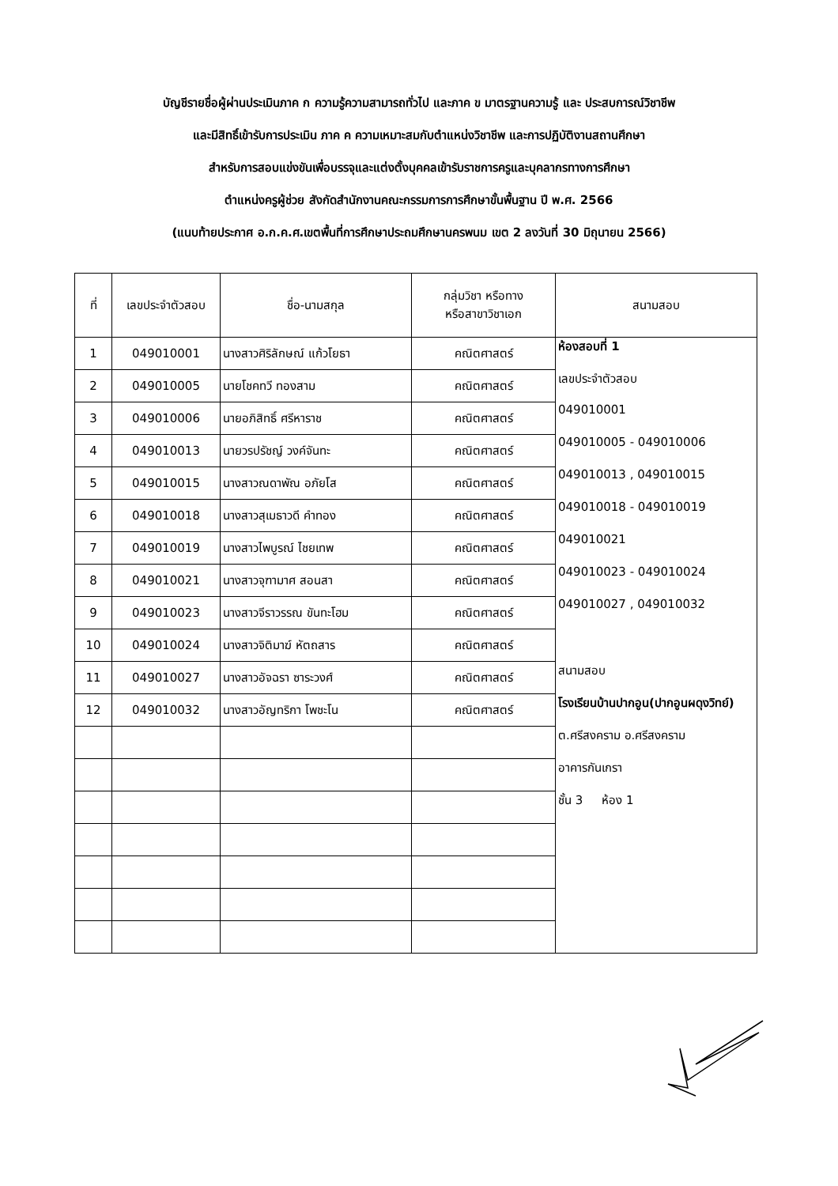บัญชีรายชื่อผู้ผ่านประเมินภาค ก ความรู้ความสามารถทั่วไป และภาค ข มาตรฐานความรู้ และ ประสบการณ์วิชาชีพ
และมีสิทธิ์เข้ารับการประเมิน ภาค ค ความเหมาะสมกับตำแหน่งวิชาชีพ และการปฏิบัติงานสถานศึกษา
สำหรับการสอบแข่งขันเพื่อบรรจุและแต่งตั้งบุคคลเข้ารับราชการครูและบุคลากรทางการศึกษา
ตำแหน่งครูผู้ช่วย สังกัดสำนักงานคณะกรรมการการศึกษาขั้นพื้นฐาน ปี พ.ศ. 2566
(แนบท้ายประกาศ อ.ก.ค.ศ.เขตพื้นที่การศึกษาประถมศึกษานครพนม เขต 2 ลงวันที่ 30 มิถุนายน 2566)
| ที่ | เลขประจำตัวสอบ | ชื่อ-นามสกุล | กลุ่มวิชา หรือทาง หรือสาขาวิชาเอก | สนามสอบ |
| --- | --- | --- | --- | --- |
| 1 | 049010001 | นางสาวศิริลักษณ์ แก้วโยธา | คณิตศาสตร์ | ห้องสอบที่ 1 |
| 2 | 049010005 | นายโชคทวี ทองสาม | คณิตศาสตร์ | เลขประจำตัวสอบ |
| 3 | 049010006 | นายอภิสิทธิ์ ศรีหาราช | คณิตศาสตร์ | 049010001 |
| 4 | 049010013 | นายวรปรัชญ์ วงค์จันทะ | คณิตศาสตร์ | 049010005 - 049010006 |
| 5 | 049010015 | นางสาวณดาพัณ อภัยโส | คณิตศาสตร์ | 049010013 , 049010015 |
| 6 | 049010018 | นางสาวสุเมธาวดี คำทอง | คณิตศาสตร์ | 049010018 - 049010019 |
| 7 | 049010019 | นางสาวไพบูรณ์ ไชยเทพ | คณิตศาสตร์ | 049010021 |
| 8 | 049010021 | นางสาวจุฑามาศ สอนสา | คณิตศาสตร์ | 049010023 - 049010024 |
| 9 | 049010023 | นางสาวจีราวรรณ ขันทะโฮม | คณิตศาสตร์ | 049010027 , 049010032 |
| 10 | 049010024 | นางสาวจิติมาฆ์ หัตถสาร | คณิตศาสตร์ | |
| 11 | 049010027 | นางสาวอัจฉรา ซาระวงศ์ | คณิตศาสตร์ | สนามสอบ |
| 12 | 049010032 | นางสาวอัญทริกา โพชะโน | คณิตศาสตร์ | โรงเรียนบ้านปากอูน(ปากอูนผดุงวิทย์) |
| | | | | ต.ศรีสงคราม อ.ศรีสงคราม |
| | | | | อาคารกันเกรา |
| | | | | ชั้น 3 ห้อง 1 |